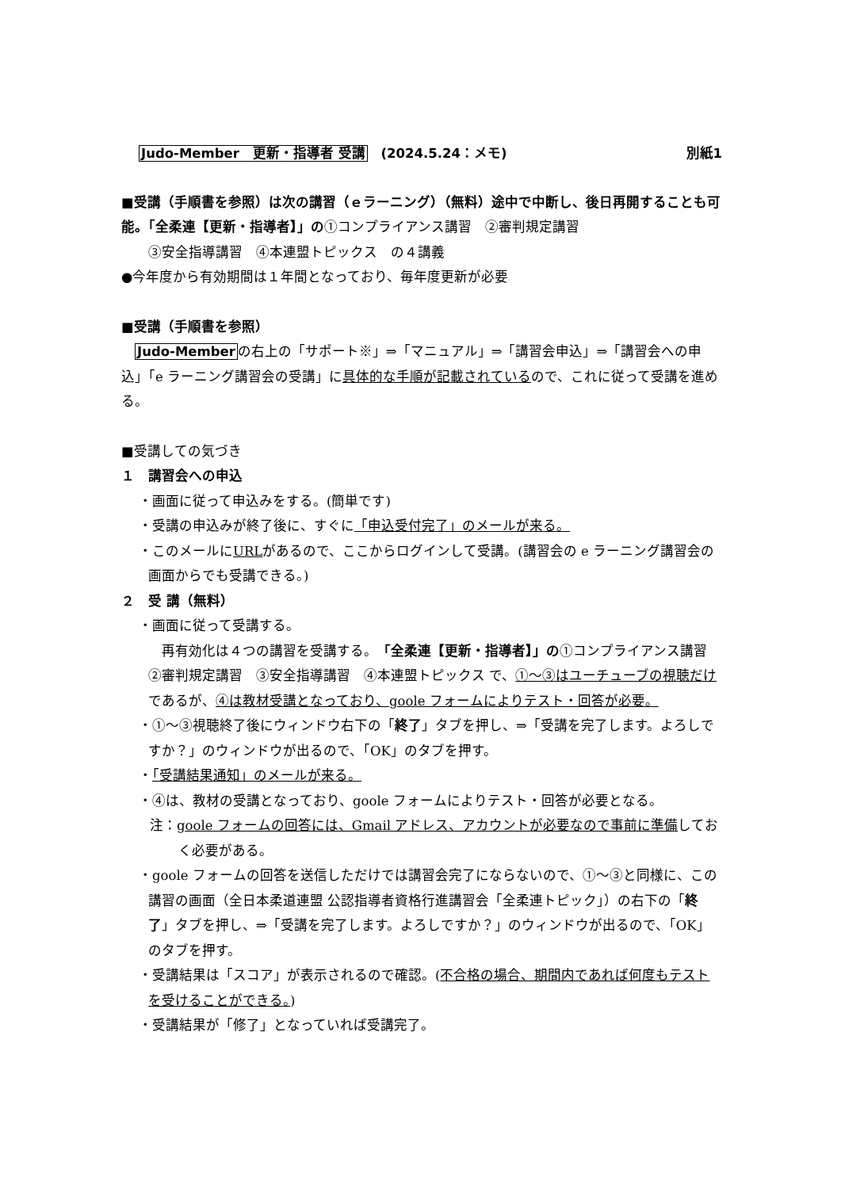Judo-Member　更新・指導者 受講　(2024.5.24：メモ) 別紙1
■受講（手順書を参照）は次の講習（ｅラーニング）（無料）途中で中断し、後日再開することも可能。「全柔連【更新・指導者】」の①コンプライアンス講習　②審判規定講習
③安全指導講習　④本連盟トピックス　の４講義
●今年度から有効期間は１年間となっており、毎年度更新が必要
■受講（手順書を参照）
　Judo-Memberの右上の「サポート※」⇒「マニュアル」⇒「講習会申込」⇒「講習会への申込」「e ラーニング講習会の受講」に具体的な手順が記載されているので、これに従って受講を進める。
■受講しての気づき
１　講習会への申込
・画面に従って申込みをする。(簡単です)
・受講の申込みが終了後に、すぐに「申込受付完了」のメールが来る。
・このメールにURLがあるので、ここからログインして受講。(講習会の e ラーニング講習会の画面からでも受講できる。)
２　受 講（無料）
・画面に従って受講する。
　再有効化は４つの講習を受講する。「全柔連【更新・指導者】」の①コンプライアンス講習　②審判規定講習　③安全指導講習　④本連盟トピックス で、①～③はユーチューブの視聴だけであるが、④は教材受講となっており、goole フォームによりテスト・回答が必要。
・①～③視聴終了後にウィンドウ右下の「終了」タブを押し、⇒「受講を完了します。よろしですか？」のウィンドウが出るので、「OK」のタブを押す。
・「受講結果通知」のメールが来る。
・④は、教材の受講となっており、goole フォームによりテスト・回答が必要となる。
注：goole フォームの回答には、Gmail アドレス、アカウントが必要なので事前に準備しておく必要がある。
・goole フォームの回答を送信しただけでは講習会完了にならないので、①～③と同様に、この講習の画面（全日本柔道連盟 公認指導者資格行進講習会「全柔連トピック」）の右下の「終了」タブを押し、⇒「受講を完了します。よろしですか？」のウィンドウが出るので、「OK」のタブを押す。
・受講結果は「スコア」が表示されるので確認。(不合格の場合、期間内であれば何度もテストを受けることができる。)
・受講結果が「修了」となっていれば受講完了。